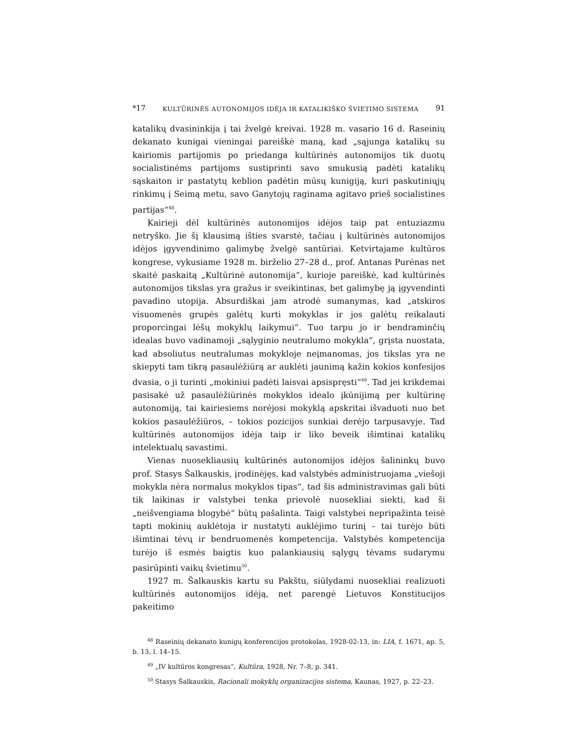*17 KULTŪRINĖS AUTONOMIJOS IDĖJA IR KATALIKIŠKO ŠVIETIMO SISTEMA 91
katalikų dvasininkija į tai žvelgė kreivai. 1928 m. vasario 16 d. Raseinių dekanato kunigai vieningai pareiškė maną, kad „sąjunga katalikų su kairiomis partijomis po priedanga kultūrinės autonomijos tik duotų socialistinėms partijoms sustiprinti savo smukusią padėti katalikų sąskaiton ir pastatytų keblion padėtin mūsų kunigiją, kuri paskutiniųjų rinkimų į Seimą metu, savo Ganytojų raginama agitavo prieš socialistines partijas“<sup>48</sup>.
Kairieji dėl kultūrinės autonomijos idėjos taip pat entuziazmu netryško. Jie šį klausimą išties svarstė, tačiau į kultūrinės autonomijos idėjos įgyvendinimo galimybę žvelgė santūriai. Ketvirtajame kultūros kongrese, vykusiame 1928 m. birželio 27–28 d., prof. Antanas Purėnas net skaitė paskaitą „Kultūrinė autonomija“, kurioje pareiškė, kad kultūrinės autonomijos tikslas yra gražus ir sveikintinas, bet galimybę ją įgyvendinti pavadino utopija. Absurdiškai jam atrodė sumanymas, kad „atskiros visuomenės grupės galėtų kurti mokyklas ir jos galėtų reikalauti proporcingai lėšų mokyklų laikymui“. Tuo tarpu jo ir bendraminčių idealas buvo vadinamoji „sąlyginio neutralumo mokykla“, grįsta nuostata, kad absoliutus neutralumas mokykloje neįmanomas, jos tikslas yra ne skiepyti tam tikrą pasaulėžiūrą ar auklėti jaunimą kažin kokios konfesijos dvasia, o ji turinti „mokiniui padėti laisvai apsispręsti“<sup>49</sup>. Tad jei krikdemai pasisakė už pasaulėžiūrinės mokyklos idealo įkūnijimą per kultūrinę autonomiją, tai kairiesiems norėjosi mokyklą apskritai išvaduoti nuo bet kokios pasaulėžiūros, – tokios pozicijos sunkiai derėjo tarpusavyje. Tad kultūrinės autonomijos idėja taip ir liko beveik išimtinai katalikų intelektualų savastimi.
Vienas nuosekliausių kultūrinės autonomijos idėjos šalininkų buvo prof. Stasys Šalkauskis, įrodinėjęs, kad valstybės administruojama „viešoji mokykla nėra normalus mokyklos tipas“, tad šis administravimas gali būti tik laikinas ir valstybei tenka prievolė nuosekliai siekti, kad ši „neišvengiama blogybė“ būtų pašalinta. Taigi valstybei nepripažinta teisė tapti mokinių auklėtoja ir nustatyti auklėjimo turinį – tai turėjo būti išimtinai tėvų ir bendruomenės kompetencija. Valstybės kompetencija turėjo iš esmės baigtis kuo palankiausių sąlygų tėvams sudarymu pasirūpinti vaikų švietimu<sup>50</sup>.
1927 m. Šalkauskis kartu su Pakštu, siūlydami nuosekliai realizuoti kultūrinės autonomijos idėją, net parengė Lietuvos Konstitucijos pakeitimo
<sup>48</sup> Raseinių dekanato kunigų konferencijos protokolas, 1928-02-13, in: LIA, f. 1671, ap. 5, b. 13, l. 14–15.
<sup>49</sup> „IV kultūros kongresas“, Kultūra, 1928, Nr. 7–8, p. 341.
<sup>50</sup> Stasys Šalkauskis, Racionali mokyklų organizacijos sistema, Kaunas, 1927, p. 22–23.